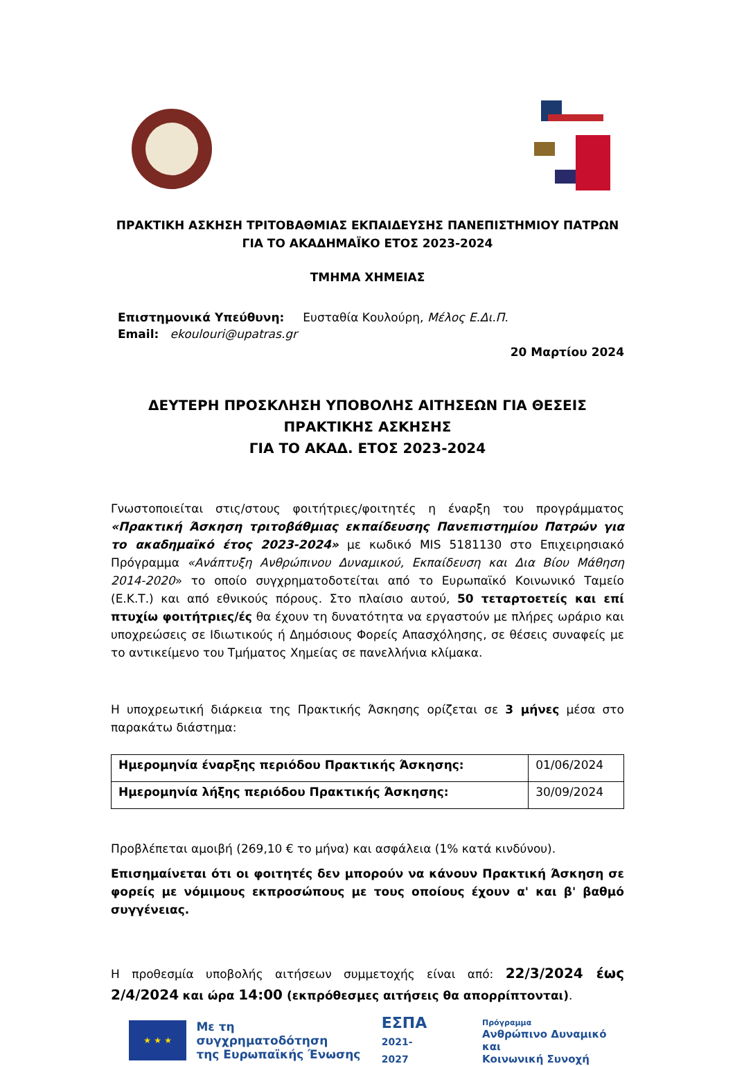ΠΡΑΚΤΙΚΗ ΑΣΚΗΣΗ ΤΡΙΤΟΒΑΘΜΙΑΣ ΕΚΠΑΙΔΕΥΣΗΣ ΠΑΝΕΠΙΣΤΗΜΙΟΥ ΠΑΤΡΩΝ
ΓΙΑ ΤΟ ΑΚΑΔΗΜΑΪΚΟ ΕΤΟΣ 2023-2024
ΤΜΗΜΑ ΧΗΜΕΙΑΣ
Επιστημονικά Υπεύθυνη: Ευσταθία Κουλούρη, Μέλος Ε.Δι.Π.
Email: ekoulouri@upatras.gr
20 Μαρτίου 2024
ΔΕΥΤΕΡΗ ΠΡΟΣΚΛΗΣΗ ΥΠΟΒΟΛΗΣ ΑΙΤΗΣΕΩΝ ΓΙΑ ΘΕΣΕΙΣ ΠΡΑΚΤΙΚΗΣ ΑΣΚΗΣΗΣ
ΓΙΑ ΤΟ ΑΚΑΔ. ΕΤΟΣ 2023-2024
Γνωστοποιείται στις/στους φοιτήτριες/φοιτητές η έναρξη του προγράμματος «Πρακτική Άσκηση τριτοβάθμιας εκπαίδευσης Πανεπιστημίου Πατρών για το ακαδημαϊκό έτος 2023-2024» με κωδικό MIS 5181130 στο Επιχειρησιακό Πρόγραμμα «Ανάπτυξη Ανθρώπινου Δυναμικού, Εκπαίδευση και Δια Βίου Μάθηση 2014-2020» το οποίο συγχρηματοδοτείται από το Ευρωπαϊκό Κοινωνικό Ταμείο (Ε.Κ.Τ.) και από εθνικούς πόρους. Στο πλαίσιο αυτού, 50 τεταρτοετείς και επί πτυχίω φοιτήτριες/ές θα έχουν τη δυνατότητα να εργαστούν με πλήρες ωράριο και υποχρεώσεις σε Ιδιωτικούς ή Δημόσιους Φορείς Απασχόλησης, σε θέσεις συναφείς με το αντικείμενο του Τμήματος Χημείας σε πανελλήνια κλίμακα.
Η υποχρεωτική διάρκεια της Πρακτικής Άσκησης ορίζεται σε 3 μήνες μέσα στο παρακάτω διάστημα:
| Ημερομηνία έναρξης περιόδου Πρακτικής Άσκησης: | 01/06/2024 |
| Ημερομηνία λήξης περιόδου Πρακτικής Άσκησης: | 30/09/2024 |
Προβλέπεται αμοιβή (269,10 € το μήνα) και ασφάλεια (1% κατά κινδύνου).
Επισημαίνεται ότι οι φοιτητές δεν μπορούν να κάνουν Πρακτική Άσκηση σε φορείς με νόμιμους εκπροσώπους με τους οποίους έχουν α' και β' βαθμό συγγένειας.
Η προθεσμία υποβολής αιτήσεων συμμετοχής είναι από: 22/3/2024 έως 2/4/2024 και ώρα 14:00 (εκπρόθεσμες αιτήσεις θα απορρίπτονται).
★ ★ ★
Με τη συγχρηματοδότηση
της Ευρωπαϊκής Ένωσης
ΕΣΠΑ
2021-2027
Πρόγραμμα
Ανθρώπινο Δυναμικό και
Κοινωνική Συνοχή